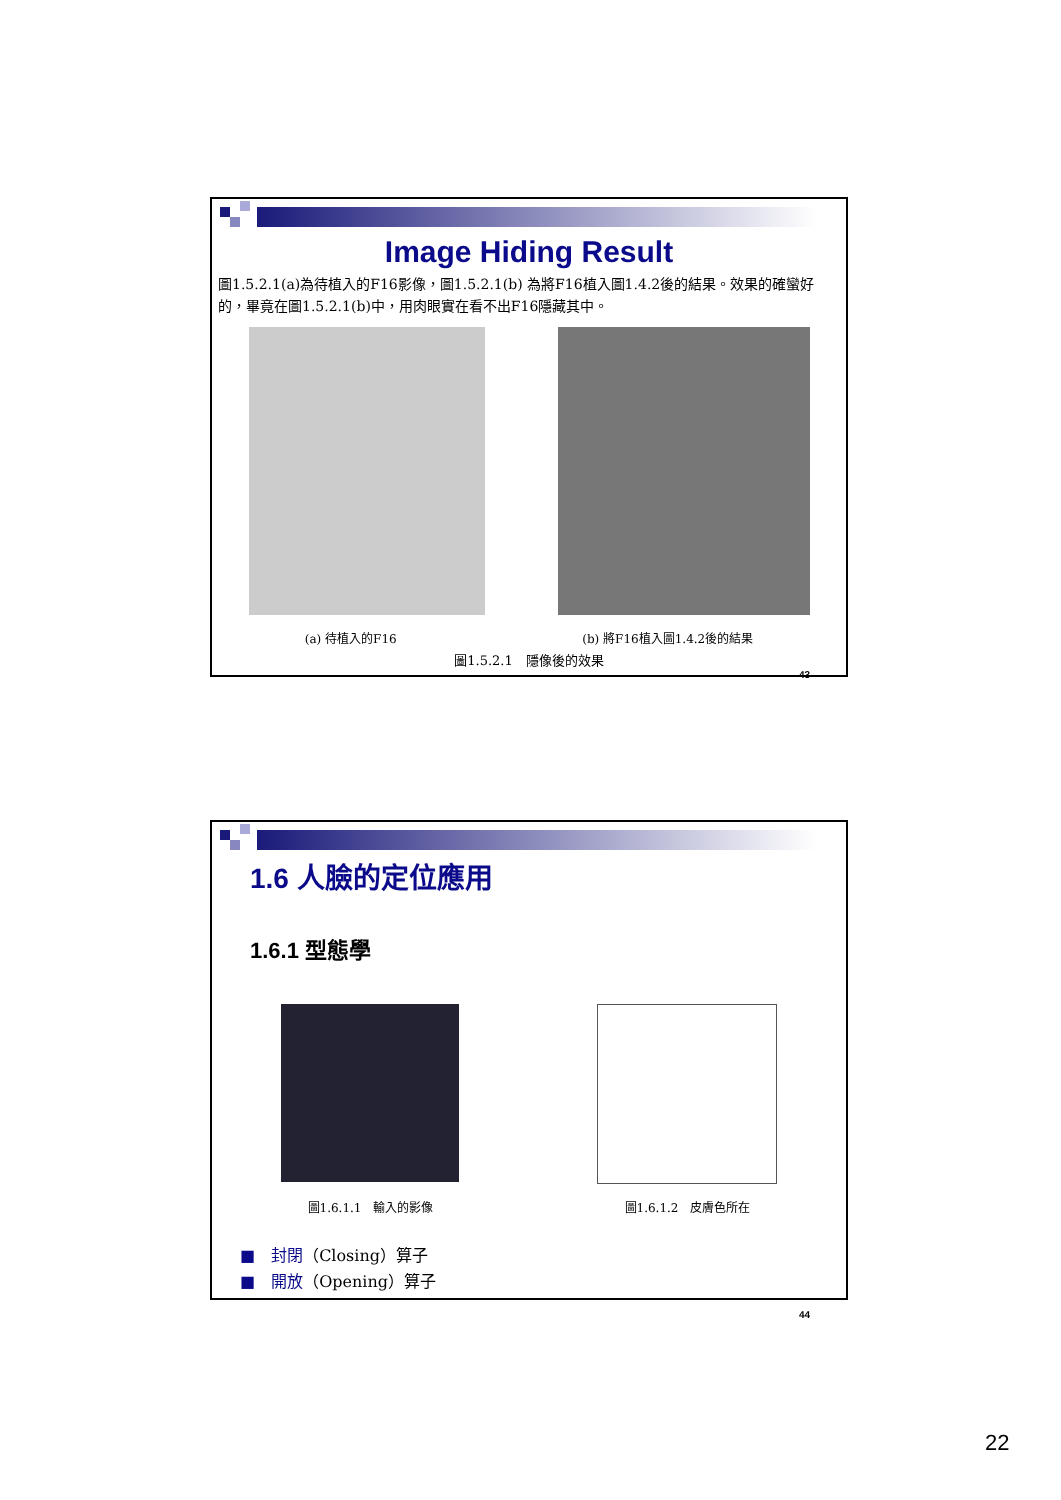Image Hiding Result
圖1.5.2.1(a)為待植入的F16影像，圖1.5.2.1(b) 為將F16植入圖1.4.2後的結果。效果的確蠻好的，畢竟在圖1.5.2.1(b)中，用肉眼實在看不出F16隱藏其中。
(a) 待植入的F16 (b) 將F16植入圖1.4.2後的結果
圖1.5.2.1　隱像後的效果
43
1.6 人臉的定位應用
1.6.1 型態學
圖1.6.1.1　輸入的影像 圖1.6.1.2　皮膚色所在
■　封閉（Closing）算子
■　開放（Opening）算子
44
22